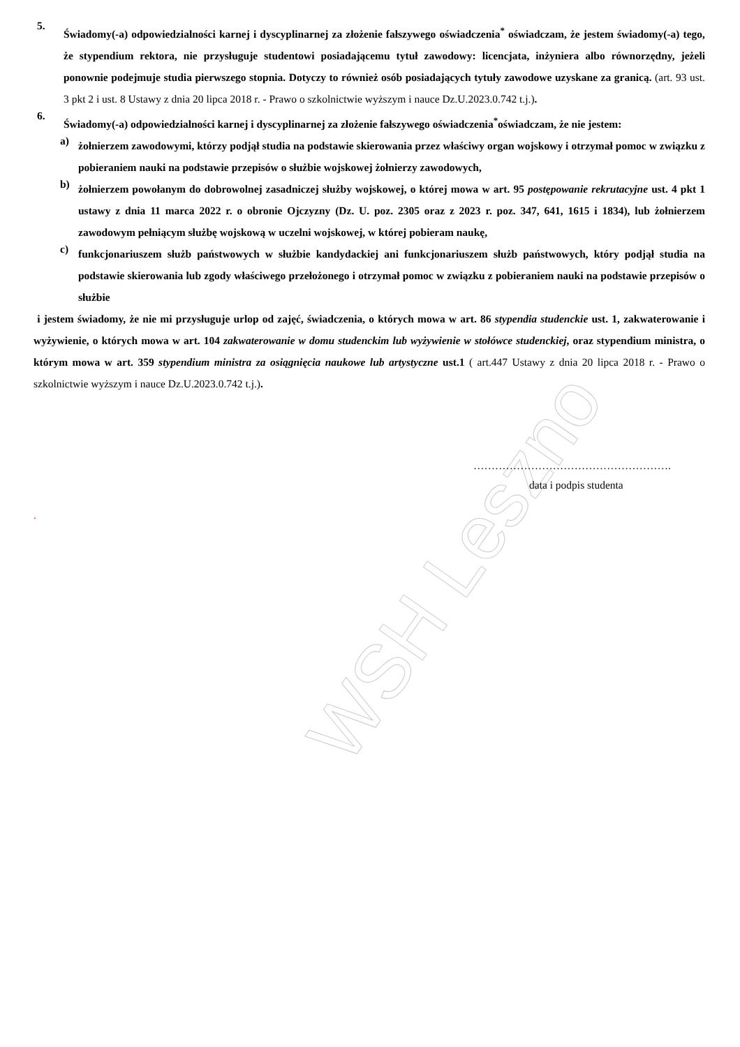WSH Leszno
5.
Świadomy(-a) odpowiedzialności karnej i dyscyplinarnej za złożenie fałszywego oświadczenia<sup>*</sup> oświadczam, że jestem świadomy(-a) tego, że stypendium rektora, nie przysługuje studentowi posiadającemu tytuł zawodowy: licencjata, inżyniera albo równorzędny, jeżeli ponownie podejmuje studia pierwszego stopnia. Dotyczy to również osób posiadających tytuły zawodowe uzyskane za granicą. (art. 93 ust. 3 pkt 2 i ust. 8 Ustawy z dnia 20 lipca 2018 r. - Prawo o szkolnictwie wyższym i nauce Dz.U.2023.0.742 t.j.).
6.
Świadomy(-a) odpowiedzialności karnej i dyscyplinarnej za złożenie fałszywego oświadczenia<sup>*</sup>oświadczam, że nie jestem:
a)
żołnierzem zawodowymi, którzy podjął studia na podstawie skierowania przez właściwy organ wojskowy i otrzymał pomoc w związku z pobieraniem nauki na podstawie przepisów o służbie wojskowej żołnierzy zawodowych,
b)
żołnierzem powołanym do dobrowolnej zasadniczej służby wojskowej, o której mowa w art. 95 postępowanie rekrutacyjne ust. 4 pkt 1 ustawy z dnia 11 marca 2022 r. o obronie Ojczyzny (Dz. U. poz. 2305 oraz z 2023 r. poz. 347, 641, 1615 i 1834), lub żołnierzem zawodowym pełniącym służbę wojskową w uczelni wojskowej, w której pobieram naukę,
c)
funkcjonariuszem służb państwowych w służbie kandydackiej ani funkcjonariuszem służb państwowych, który podjął studia na podstawie skierowania lub zgody właściwego przełożonego i otrzymał pomoc w związku z pobieraniem nauki na podstawie przepisów o służbie
i jestem świadomy, że nie mi przysługuje urlop od zajęć, świadczenia, o których mowa w art. 86 stypendia studenckie ust. 1, zakwaterowanie i wyżywienie, o których mowa w art. 104 zakwaterowanie w domu studenckim lub wyżywienie w stołówce studenckiej, oraz stypendium ministra, o którym mowa w art. 359 stypendium ministra za osiągnięcia naukowe lub artystyczne ust.1 ( art.447 Ustawy z dnia 20 lipca 2018 r. - Prawo o szkolnictwie wyższym i nauce Dz.U.2023.0.742 t.j.).
……………………………………………….
data i podpis studenta
.